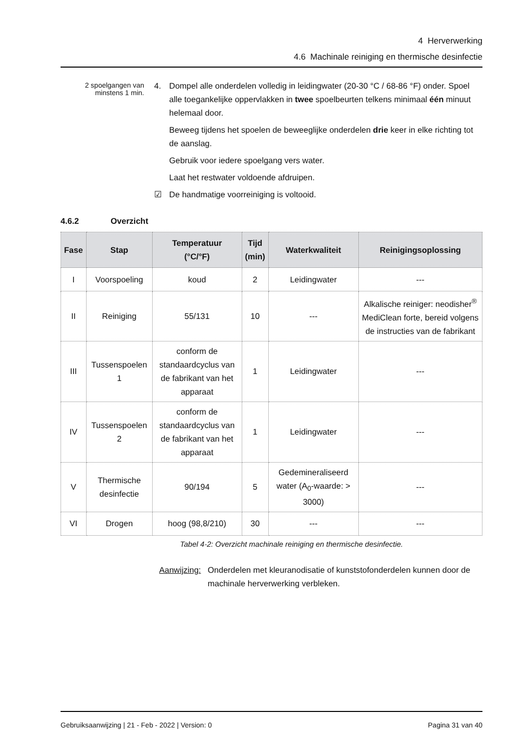4 Herverwerking
4.6 Machinale reiniging en thermische desinfectie
2 spoelgangen van minstens 1 min.
4. Dompel alle onderdelen volledig in leidingwater (20-30 °C / 68-86 °F) onder. Spoel alle toegankelijke oppervlakken in twee spoelbeurten telkens minimaal één minuut helemaal door.
Beweeg tijdens het spoelen de beweeglijke onderdelen drie keer in elke richting tot de aanslag.
Gebruik voor iedere spoelgang vers water.
Laat het restwater voldoende afdruipen.
☑ De handmatige voorreiniging is voltooid.
4.6.2 Overzicht
| Fase | Stap | Temperatuur (°C/°F) | Tijd (min) | Waterkwaliteit | Reinigingsoplossing |
| --- | --- | --- | --- | --- | --- |
| I | Voorspoeling | koud | 2 | Leidingwater | --- |
| II | Reiniging | 55/131 | 10 | --- | Alkalische reiniger: neodisher<sup>®</sup> MediClean forte, bereid volgens de instructies van de fabrikant |
| III | Tussenspoelen 1 | conform de standaardcyclus van de fabrikant van het apparaat | 1 | Leidingwater | --- |
| IV | Tussenspoelen 2 | conform de standaardcyclus van de fabrikant van het apparaat | 1 | Leidingwater | --- |
| V | Thermische desinfectie | 90/194 | 5 | Gedemineraliseerd water (A<sub>0</sub>-waarde: > 3000) | --- |
| VI | Drogen | hoog (98,8/210) | 30 | --- | --- |
Tabel 4-2: Overzicht machinale reiniging en thermische desinfectie.
Aanwijzing:
Onderdelen met kleuranodisatie of kunststofonderdelen kunnen door de machinale herverwerking verbleken.
Gebruiksaanwijzing | 21 - Feb - 2022 | Version: 0 Pagina 31 van 40